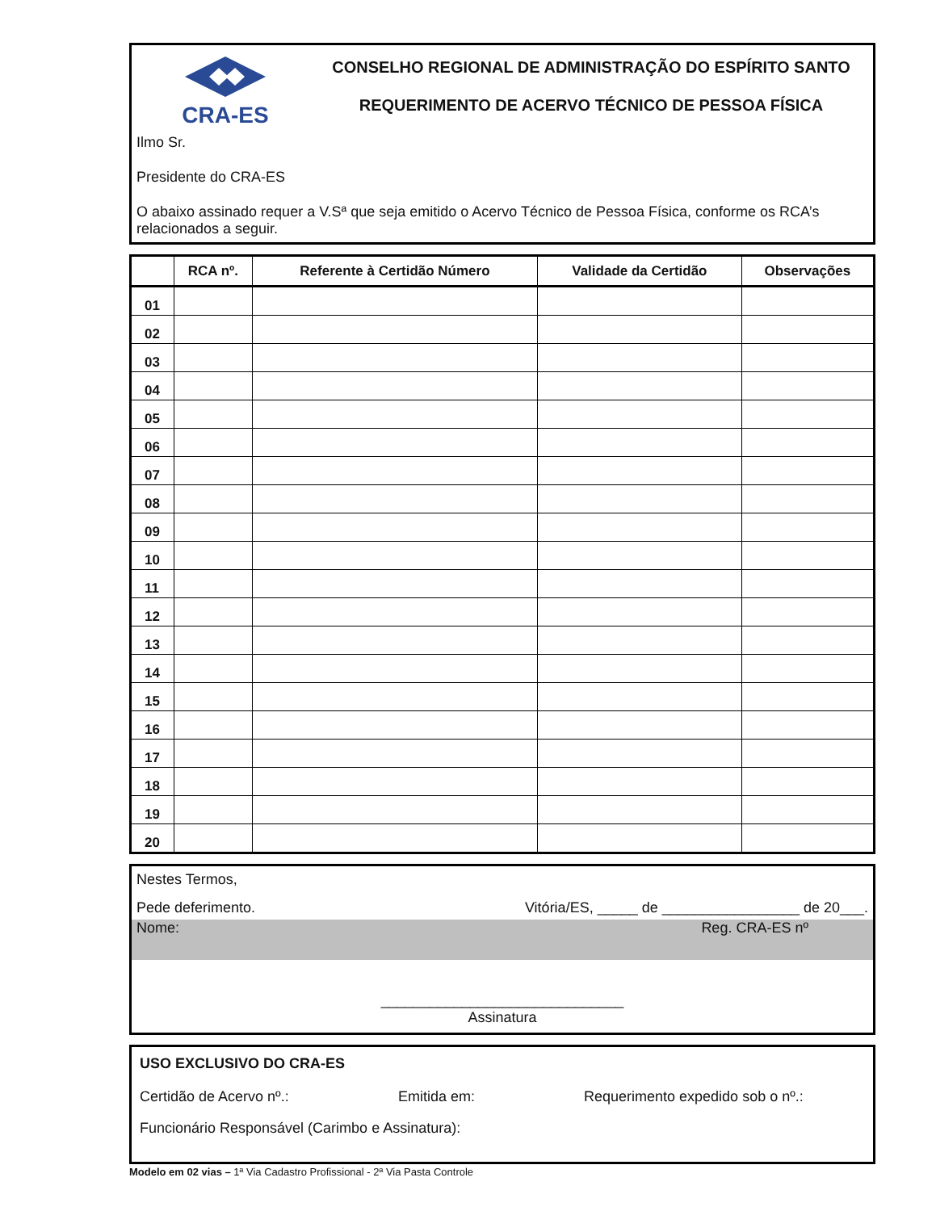CRA-ES
CONSELHO REGIONAL DE ADMINISTRAÇÃO DO ESPÍRITO SANTO
REQUERIMENTO DE ACERVO TÉCNICO DE PESSOA FÍSICA
Ilmo Sr.
Presidente do CRA-ES
O abaixo assinado requer a V.Sª que seja emitido o Acervo Técnico de Pessoa Física, conforme os RCA’s relacionados a seguir.
| | RCA nº. | Referente à Certidão Número | Validade da Certidão | Observações |
| --- | --- | --- | --- | --- |
| 01 | | | | |
| 02 | | | | |
| 03 | | | | |
| 04 | | | | |
| 05 | | | | |
| 06 | | | | |
| 07 | | | | |
| 08 | | | | |
| 09 | | | | |
| 10 | | | | |
| 11 | | | | |
| 12 | | | | |
| 13 | | | | |
| 14 | | | | |
| 15 | | | | |
| 16 | | | | |
| 17 | | | | |
| 18 | | | | |
| 19 | | | | |
| 20 | | | | |
Nestes Termos,
Pede deferimento. Vitória/ES, _____ de _________________ de 20___.
Nome: Reg. CRA-ES nº
______________________________
Assinatura
USO EXCLUSIVO DO CRA-ES
Certidão de Acervo nº.: Emitida em: Requerimento expedido sob o nº.:
Funcionário Responsável (Carimbo e Assinatura):
Modelo em 02 vias – 1ª Via Cadastro Profissional - 2ª Via Pasta Controle